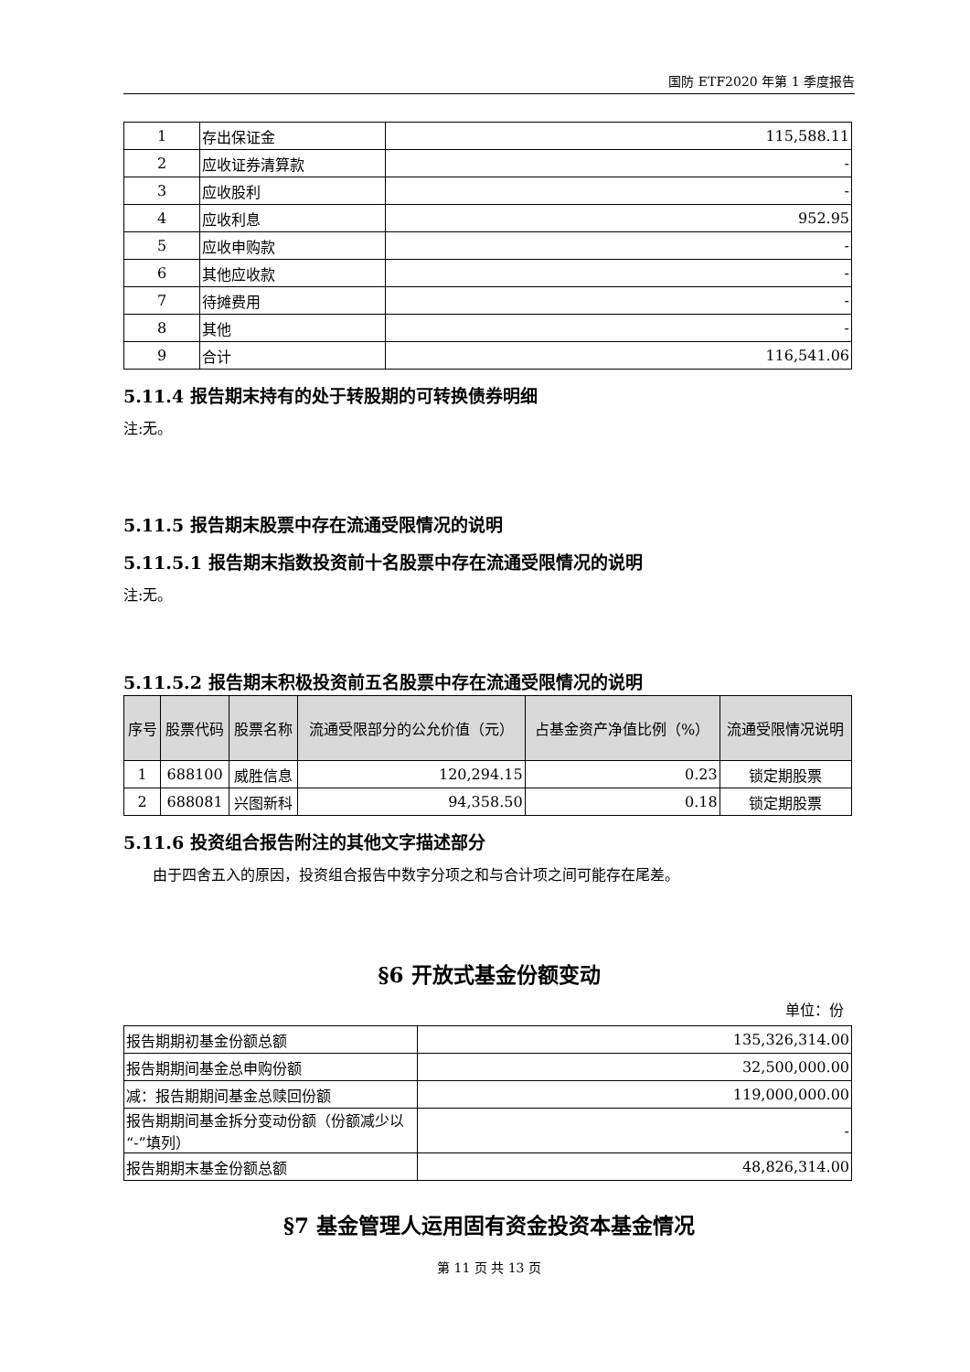国防 ETF2020 年第 1 季度报告
| 1 | 存出保证金 | 115,588.11 |
| 2 | 应收证券清算款 | - |
| 3 | 应收股利 | - |
| 4 | 应收利息 | 952.95 |
| 5 | 应收申购款 | - |
| 6 | 其他应收款 | - |
| 7 | 待摊费用 | - |
| 8 | 其他 | - |
| 9 | 合计 | 116,541.06 |
5.11.4 报告期末持有的处于转股期的可转换债券明细
注:无。
5.11.5 报告期末股票中存在流通受限情况的说明
5.11.5.1 报告期末指数投资前十名股票中存在流通受限情况的说明
注:无。
5.11.5.2 报告期末积极投资前五名股票中存在流通受限情况的说明
| 序号 | 股票代码 | 股票名称 | 流通受限部分的公允价值（元） | 占基金资产净值比例（%） | 流通受限情况说明 |
| --- | --- | --- | --- | --- | --- |
| 1 | 688100 | 威胜信息 | 120,294.15 | 0.23 | 锁定期股票 |
| 2 | 688081 | 兴图新科 | 94,358.50 | 0.18 | 锁定期股票 |
5.11.6 投资组合报告附注的其他文字描述部分
由于四舍五入的原因，投资组合报告中数字分项之和与合计项之间可能存在尾差。
§6 开放式基金份额变动
单位：份
| 报告期期初基金份额总额 | 135,326,314.00 |
| 报告期期间基金总申购份额 | 32,500,000.00 |
| 减：报告期期间基金总赎回份额 | 119,000,000.00 |
| 报告期期间基金拆分变动份额（份额减少以“-”填列） | - |
| 报告期期末基金份额总额 | 48,826,314.00 |
§7 基金管理人运用固有资金投资本基金情况
第 11 页 共 13 页